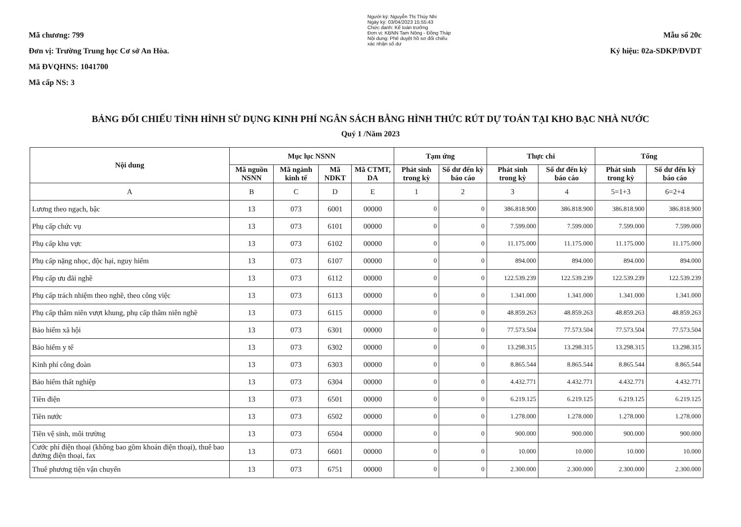Mã chương: 799
Đơn vị: Trường Trung học Cơ sở An Hòa.
Mã ĐVQHNS: 1041700
Mã cấp NS: 3
Người ký: Nguyễn Thị Thúy Nhi
Ngày ký: 03/04/2023 15:55:43
Chức danh: Kế toán trưởng
Đơn vị: KBNN Tam Nông - Đồng Tháp
Nội dung: Phê duyệt hồ sơ đối chiếu xác nhận số dư
Mẫu số 20c
Ký hiệu: 02a-SDKP/ĐVDT
BẢNG ĐỐI CHIẾU TÌNH HÌNH SỬ DỤNG KINH PHÍ NGÂN SÁCH BẰNG HÌNH THỨC RÚT DỰ TOÁN TẠI KHO BẠC NHÀ NƯỚC
Quý 1 /Năm 2023
| Nội dung | Mục lục NSNN | | | | Tạm ứng | | Thực chi | | Tổng | |
| --- | --- | --- | --- | --- | --- | --- | --- | --- | --- | --- |
| | Mã nguồn NSNN | Mã ngành kinh tế | Mã NDKT | Mã CTMT, DA | Phát sinh trong kỳ | Số dư đến kỳ báo cáo | Phát sinh trong kỳ | Số dư đến kỳ báo cáo | Phát sinh trong kỳ | Số dư đến kỳ báo cáo |
| A | B | C | D | E | 1 | 2 | 3 | 4 | 5=1+3 | 6=2+4 |
| Lương theo ngạch, bậc | 13 | 073 | 6001 | 00000 | 0 | 0 | 386.818.900 | 386.818.900 | 386.818.900 | 386.818.900 |
| Phụ cấp chức vụ | 13 | 073 | 6101 | 00000 | 0 | 0 | 7.599.000 | 7.599.000 | 7.599.000 | 7.599.000 |
| Phụ cấp khu vực | 13 | 073 | 6102 | 00000 | 0 | 0 | 11.175.000 | 11.175.000 | 11.175.000 | 11.175.000 |
| Phụ cấp nặng nhọc, độc hại, nguy hiểm | 13 | 073 | 6107 | 00000 | 0 | 0 | 894.000 | 894.000 | 894.000 | 894.000 |
| Phụ cấp ưu đãi nghề | 13 | 073 | 6112 | 00000 | 0 | 0 | 122.539.239 | 122.539.239 | 122.539.239 | 122.539.239 |
| Phụ cấp trách nhiệm theo nghề, theo công việc | 13 | 073 | 6113 | 00000 | 0 | 0 | 1.341.000 | 1.341.000 | 1.341.000 | 1.341.000 |
| Phụ cấp thâm niên vượt khung, phụ cấp thâm niên nghề | 13 | 073 | 6115 | 00000 | 0 | 0 | 48.859.263 | 48.859.263 | 48.859.263 | 48.859.263 |
| Bảo hiểm xã hội | 13 | 073 | 6301 | 00000 | 0 | 0 | 77.573.504 | 77.573.504 | 77.573.504 | 77.573.504 |
| Bảo hiểm y tế | 13 | 073 | 6302 | 00000 | 0 | 0 | 13.298.315 | 13.298.315 | 13.298.315 | 13.298.315 |
| Kinh phí công đoàn | 13 | 073 | 6303 | 00000 | 0 | 0 | 8.865.544 | 8.865.544 | 8.865.544 | 8.865.544 |
| Bảo hiểm thất nghiệp | 13 | 073 | 6304 | 00000 | 0 | 0 | 4.432.771 | 4.432.771 | 4.432.771 | 4.432.771 |
| Tiền điện | 13 | 073 | 6501 | 00000 | 0 | 0 | 6.219.125 | 6.219.125 | 6.219.125 | 6.219.125 |
| Tiền nước | 13 | 073 | 6502 | 00000 | 0 | 0 | 1.278.000 | 1.278.000 | 1.278.000 | 1.278.000 |
| Tiền vệ sinh, môi trường | 13 | 073 | 6504 | 00000 | 0 | 0 | 900.000 | 900.000 | 900.000 | 900.000 |
| Cước phí điện thoại (không bao gồm khoán điện thoại), thuê bao đường điện thoại, fax | 13 | 073 | 6601 | 00000 | 0 | 0 | 10.000 | 10.000 | 10.000 | 10.000 |
| Thuê phương tiện vận chuyển | 13 | 073 | 6751 | 00000 | 0 | 0 | 2.300.000 | 2.300.000 | 2.300.000 | 2.300.000 |